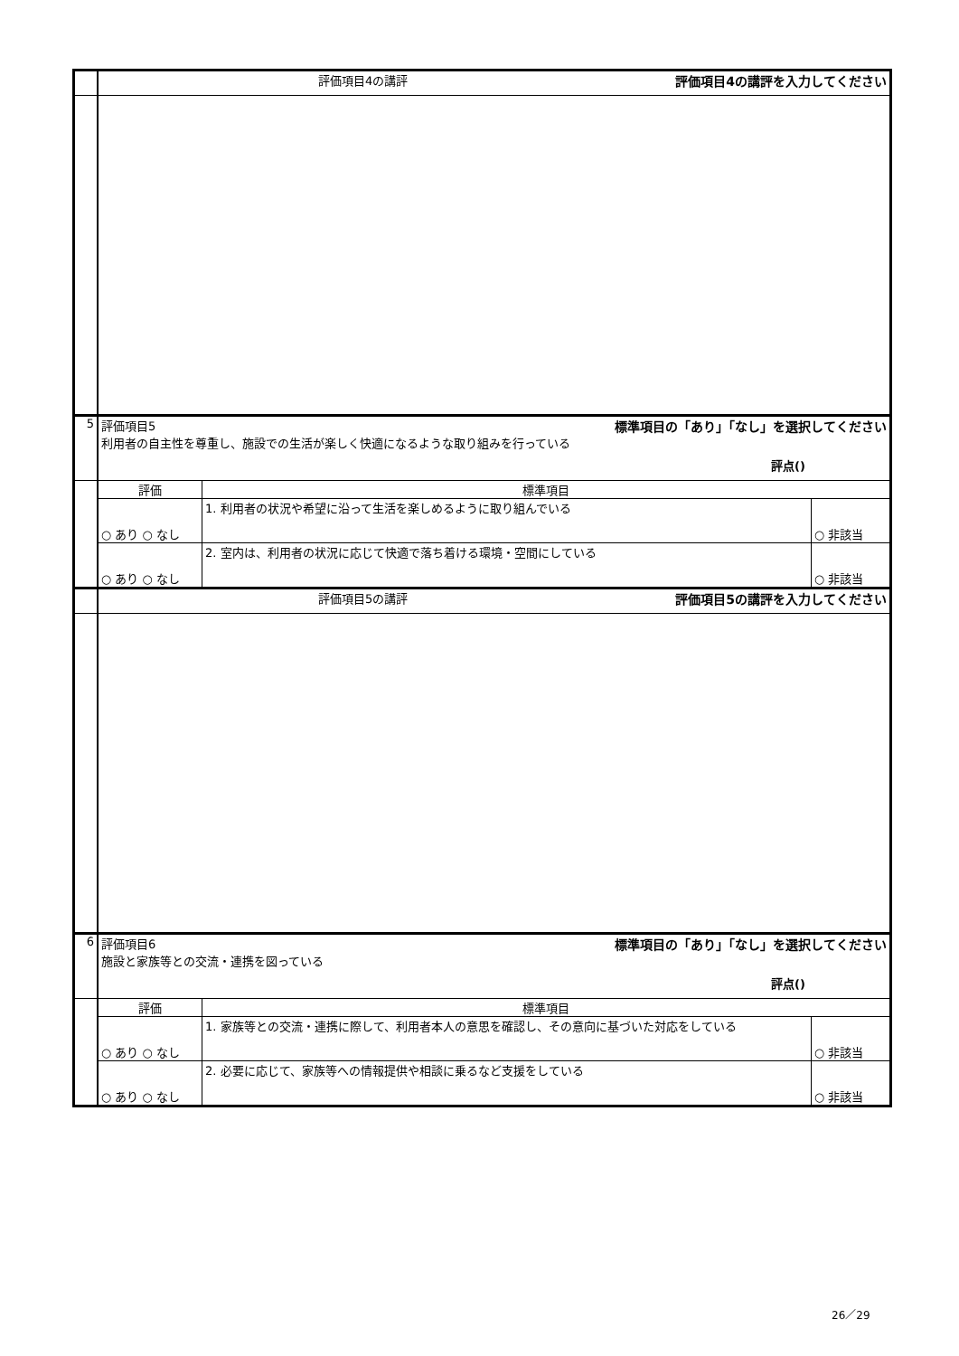| | 評価項目4の講評 評価項目4の講評を入力してください | | |
| 5 | 評価項目5 標準項目の「あり」「なし」を選択してください 利用者の自主性を尊重し、施設での生活が楽しく快適になるような取り組みを行っている 評点() | | |
| | 評価 | 標準項目 | |
| | ○ あり ○ なし | 1. 利用者の状況や希望に沿って生活を楽しめるように取り組んでいる | ○ 非該当 |
| | ○ あり ○ なし | 2. 室内は、利用者の状況に応じて快適で落ち着ける環境・空間にしている | ○ 非該当 |
| | 評価項目5の講評 評価項目5の講評を入力してください | | |
| 6 | 評価項目6 標準項目の「あり」「なし」を選択してください 施設と家族等との交流・連携を図っている 評点() | | |
| | 評価 | 標準項目 | |
| | ○ あり ○ なし | 1. 家族等との交流・連携に際して、利用者本人の意思を確認し、その意向に基づいた対応をしている | ○ 非該当 |
| | ○ あり ○ なし | 2. 必要に応じて、家族等への情報提供や相談に乗るなど支援をしている | ○ 非該当 |
26／29